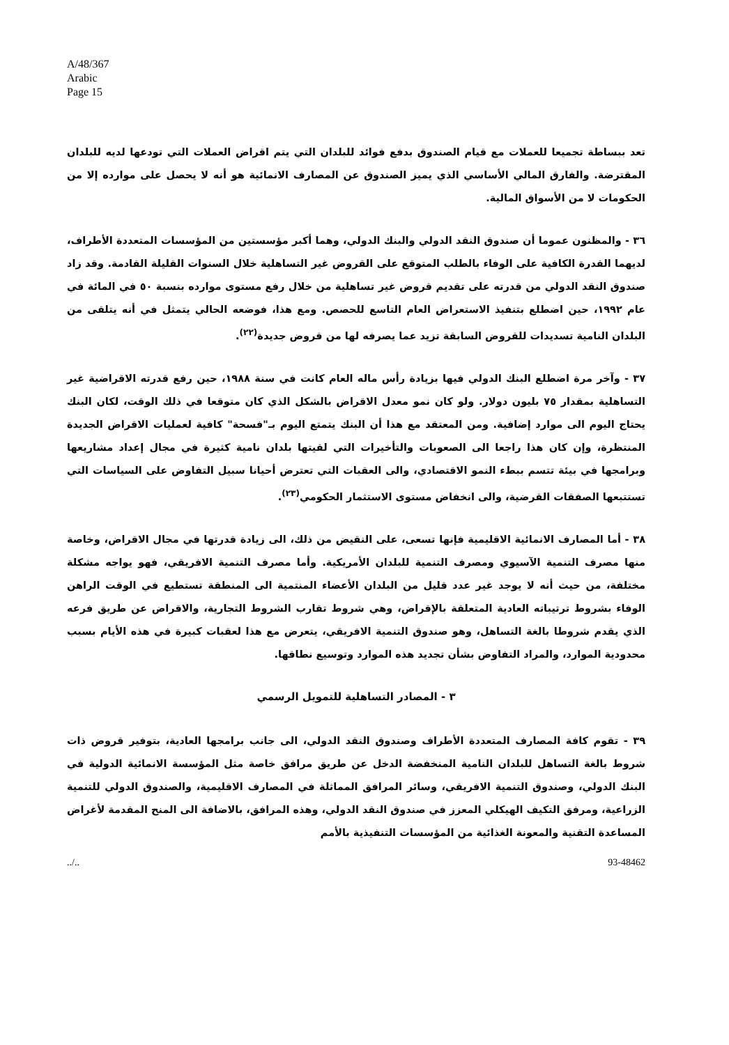A/48/367
Arabic
Page 15
تعد ببساطة تجميعا للعملات مع قيام الصندوق بدفع فوائد للبلدان التي يتم اقراض العملات التي تودعها لديه للبلدان المقترضة. والفارق المالي الأساسي الذي يميز الصندوق عن المصارف الانمائية هو أنه لا يحصل على موارده إلا من الحكومات لا من الأسواق المالية.
٣٦ - والمظنون عموما أن صندوق النقد الدولي والبنك الدولي، وهما أكبر مؤسستين من المؤسسات المتعددة الأطراف، لديهما القدرة الكافية على الوفاء بالطلب المتوقع على القروض غير التساهلية خلال السنوات القليلة القادمة. وقد زاد صندوق النقد الدولي من قدرته على تقديم قروض غير تساهلية من خلال رفع مستوى موارده بنسبة ٥٠ في المائة في عام ١٩٩٢، حين اضطلع بتنفيذ الاستعراض العام التاسع للحصص. ومع هذا، فوضعه الحالي يتمثل في أنه يتلقى من البلدان النامية تسديدات للقروض السابقة تزيد عما يصرفه لها من قروض جديدة<sup>(٢٢)</sup>.
٣٧ - وآخر مرة اضطلع البنك الدولي فيها بزيادة رأس ماله العام كانت في سنة ١٩٨٨، حين رفع قدرته الاقراضية غير التساهلية بمقدار ٧٥ بليون دولار. ولو كان نمو معدل الاقراض بالشكل الذي كان متوقعا في ذلك الوقت، لكان البنك يحتاج اليوم الى موارد إضافية. ومن المعتقد مع هذا أن البنك يتمتع اليوم بـ"فسحة" كافية لعمليات الاقراض الجديدة المنتظرة، وإن كان هذا راجعا الى الصعوبات والتأخيرات التي لقيتها بلدان نامية كثيرة في مجال إعداد مشاريعها وبرامجها في بيئة تتسم ببطء النمو الاقتصادي، والى العقبات التي تعترض أحيانا سبيل التفاوض على السياسات التي تستتبعها الصفقات القرضية، والى انخفاض مستوى الاستثمار الحكومي<sup>(٢٣)</sup>.
٣٨ - أما المصارف الانمائية الاقليمية فإنها تسعى، على النقيض من ذلك، الى زيادة قدرتها في مجال الاقراض، وخاصة منها مصرف التنمية الآسيوي ومصرف التنمية للبلدان الأمريكية. وأما مصرف التنمية الافريقي، فهو يواجه مشكلة مختلفة، من حيث أنه لا يوجد غير عدد قليل من البلدان الأعضاء المنتمية الى المنطقة تستطيع في الوقت الراهن الوفاء بشروط ترتيباته العادية المتعلقة بالإقراض، وهي شروط تقارب الشروط التجارية، والاقراض عن طريق فرعه الذي يقدم شروطا بالغة التساهل، وهو صندوق التنمية الافريقي، يتعرض مع هذا لعقبات كبيرة في هذه الأيام بسبب محدودية الموارد، والمراد التفاوض بشأن تجديد هذه الموارد وتوسيع نطاقها.
٣ - المصادر التساهلية للتمويل الرسمي
٣٩ - تقوم كافة المصارف المتعددة الأطراف وصندوق النقد الدولي، الى جانب برامجها العادية، بتوفير قروض ذات شروط بالغة التساهل للبلدان النامية المنخفضة الدخل عن طريق مرافق خاصة مثل المؤسسة الانمائية الدولية في البنك الدولي، وصندوق التنمية الافريقي، وسائر المرافق المماثلة في المصارف الاقليمية، والصندوق الدولي للتنمية الزراعية، ومرفق التكيف الهيكلي المعزز في صندوق النقد الدولي، وهذه المرافق، بالاضافة الى المنح المقدمة لأغراض المساعدة التقنية والمعونة الغذائية من المؤسسات التنفيذية بالأمم
../.. 93-48462